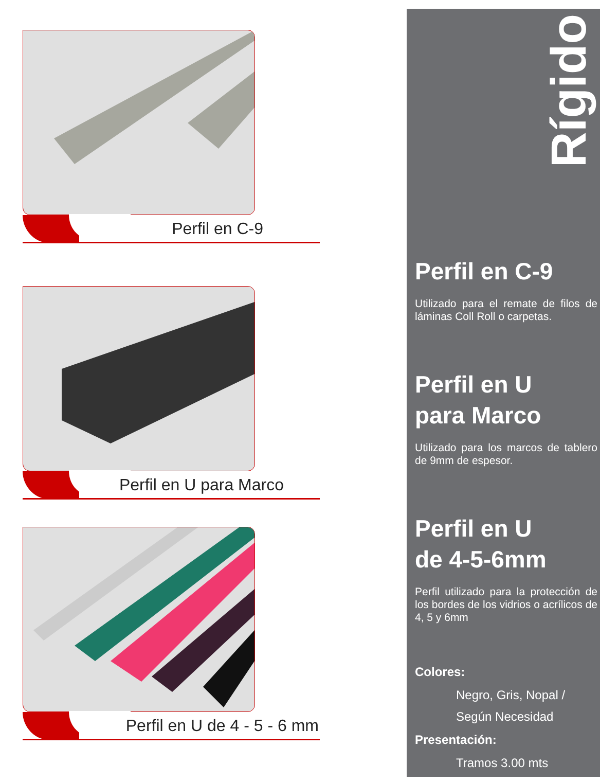Perfil en C-9
Perfil en U para Marco
Perfil en U de 4 - 5 - 6 mm
Rígido
Perfil en C-9
Utilizado para el remate de filos de láminas Coll Roll o carpetas.
Perfil en U
para Marco
Utilizado para los marcos de tablero de 9mm de espesor.
Perfil en U
de 4-5-6mm
Perfil utilizado para la protección de los bordes de los vidrios o acrílicos de 4, 5 y 6mm
Colores:
Negro, Gris, Nopal /
Según Necesidad
Presentación:
Tramos 3.00 mts